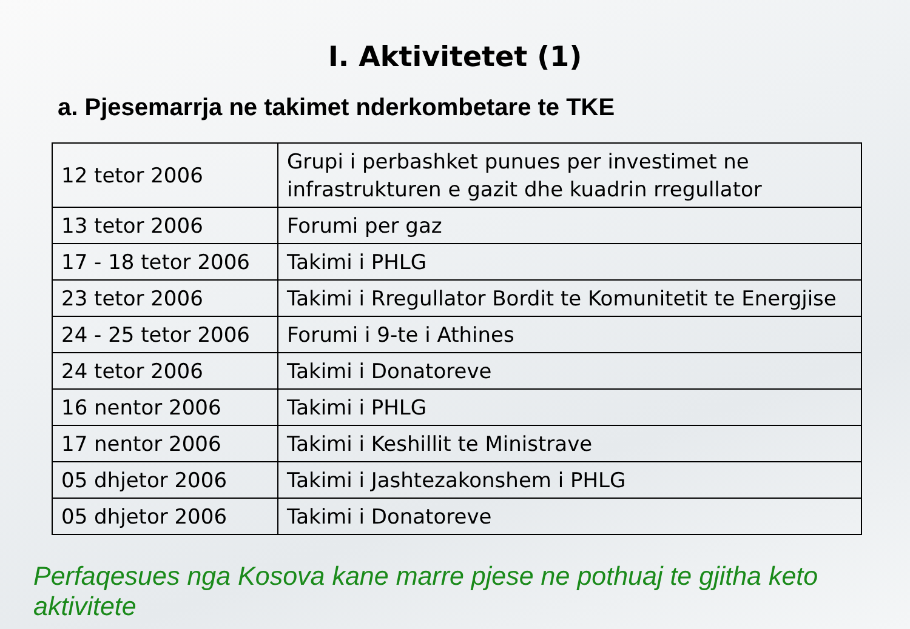I. Aktivitetet (1)
a. Pjesemarrja ne takimet nderkombetare te TKE
| 12 tetor 2006 | Grupi i perbashket punues per investimet ne infrastrukturen e gazit dhe kuadrin rregullator |
| 13 tetor 2006 | Forumi per gaz |
| 17 - 18 tetor 2006 | Takimi i PHLG |
| 23 tetor 2006 | Takimi i Rregullator Bordit te Komunitetit te Energjise |
| 24 - 25 tetor 2006 | Forumi i 9-te i Athines |
| 24 tetor 2006 | Takimi i Donatoreve |
| 16 nentor 2006 | Takimi i PHLG |
| 17 nentor 2006 | Takimi i Keshillit te Ministrave |
| 05 dhjetor 2006 | Takimi i Jashtezakonshem i PHLG |
| 05 dhjetor 2006 | Takimi i Donatoreve |
Perfaqesues nga Kosova kane marre pjese ne pothuaj te gjitha keto aktivitete